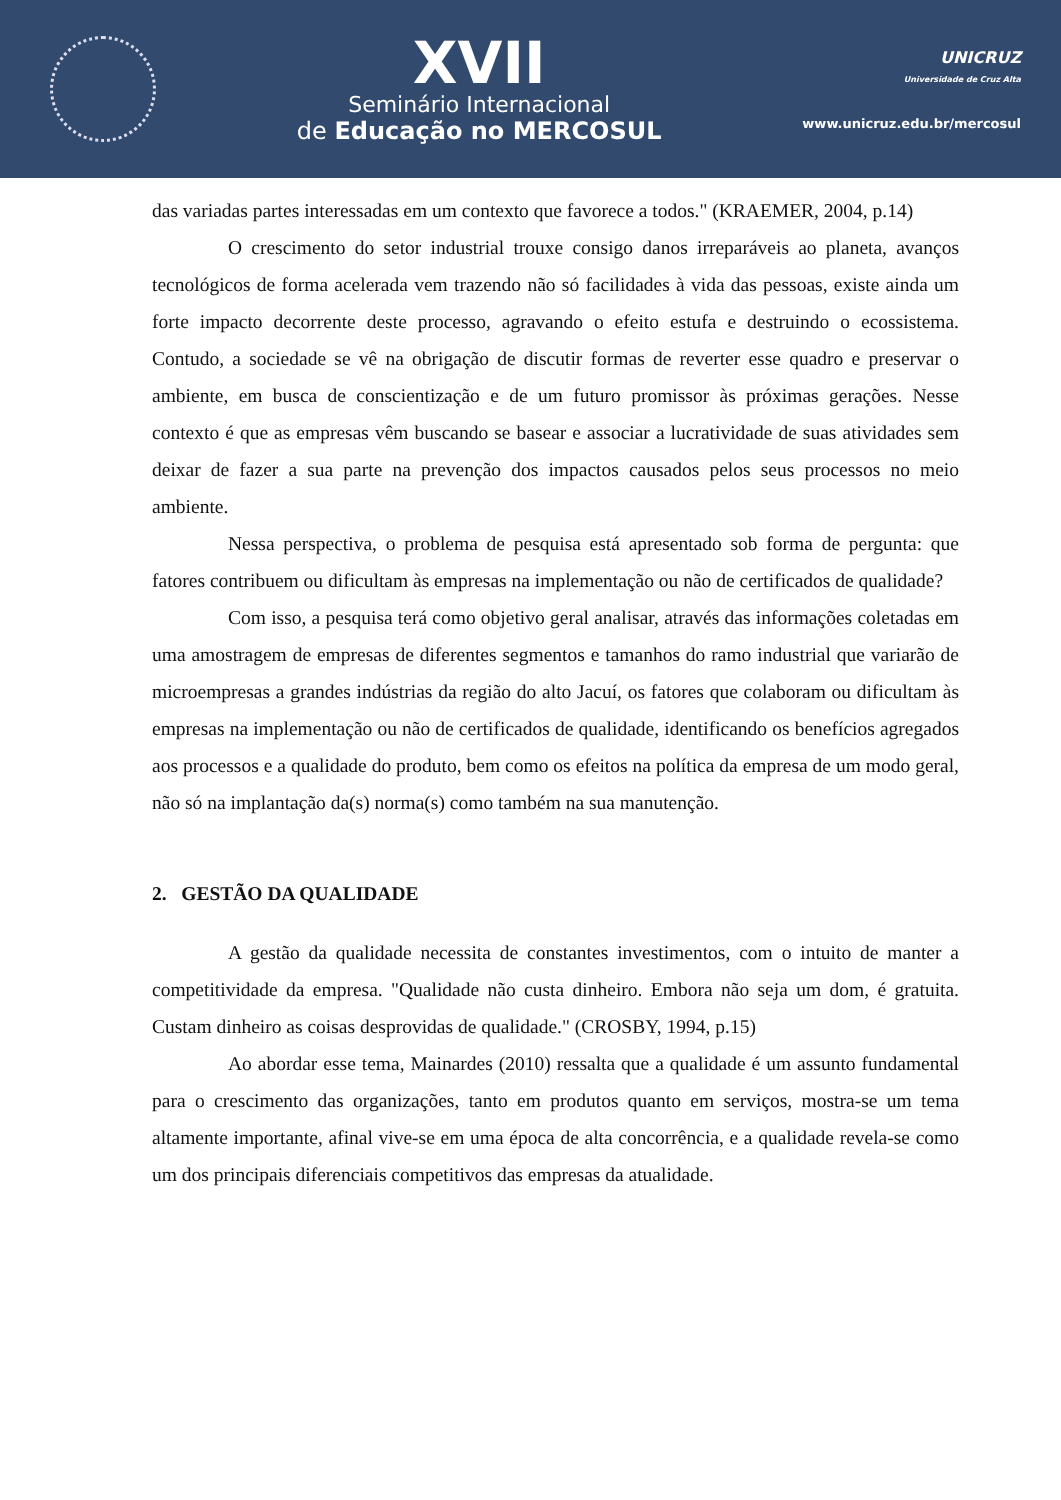XVII
Seminário Internacional
de Educação no MERCOSUL
UNICRUZ
Universidade de Cruz Alta
www.unicruz.edu.br/mercosul
das variadas partes interessadas em um contexto que favorece a todos." (KRAEMER, 2004, p.14)
O crescimento do setor industrial trouxe consigo danos irreparáveis ao planeta, avanços tecnológicos de forma acelerada vem trazendo não só facilidades à vida das pessoas, existe ainda um forte impacto decorrente deste processo, agravando o efeito estufa e destruindo o ecossistema. Contudo, a sociedade se vê na obrigação de discutir formas de reverter esse quadro e preservar o ambiente, em busca de conscientização e de um futuro promissor às próximas gerações. Nesse contexto é que as empresas vêm buscando se basear e associar a lucratividade de suas atividades sem deixar de fazer a sua parte na prevenção dos impactos causados pelos seus processos no meio ambiente.
Nessa perspectiva, o problema de pesquisa está apresentado sob forma de pergunta: que fatores contribuem ou dificultam às empresas na implementação ou não de certificados de qualidade?
Com isso, a pesquisa terá como objetivo geral analisar, através das informações coletadas em uma amostragem de empresas de diferentes segmentos e tamanhos do ramo industrial que variarão de microempresas a grandes indústrias da região do alto Jacuí, os fatores que colaboram ou dificultam às empresas na implementação ou não de certificados de qualidade, identificando os benefícios agregados aos processos e a qualidade do produto, bem como os efeitos na política da empresa de um modo geral, não só na implantação da(s) norma(s) como também na sua manutenção.
2. GESTÃO DA QUALIDADE
A gestão da qualidade necessita de constantes investimentos, com o intuito de manter a competitividade da empresa. "Qualidade não custa dinheiro. Embora não seja um dom, é gratuita. Custam dinheiro as coisas desprovidas de qualidade." (CROSBY, 1994, p.15)
Ao abordar esse tema, Mainardes (2010) ressalta que a qualidade é um assunto fundamental para o crescimento das organizações, tanto em produtos quanto em serviços, mostra-se um tema altamente importante, afinal vive-se em uma época de alta concorrência, e a qualidade revela-se como um dos principais diferenciais competitivos das empresas da atualidade.